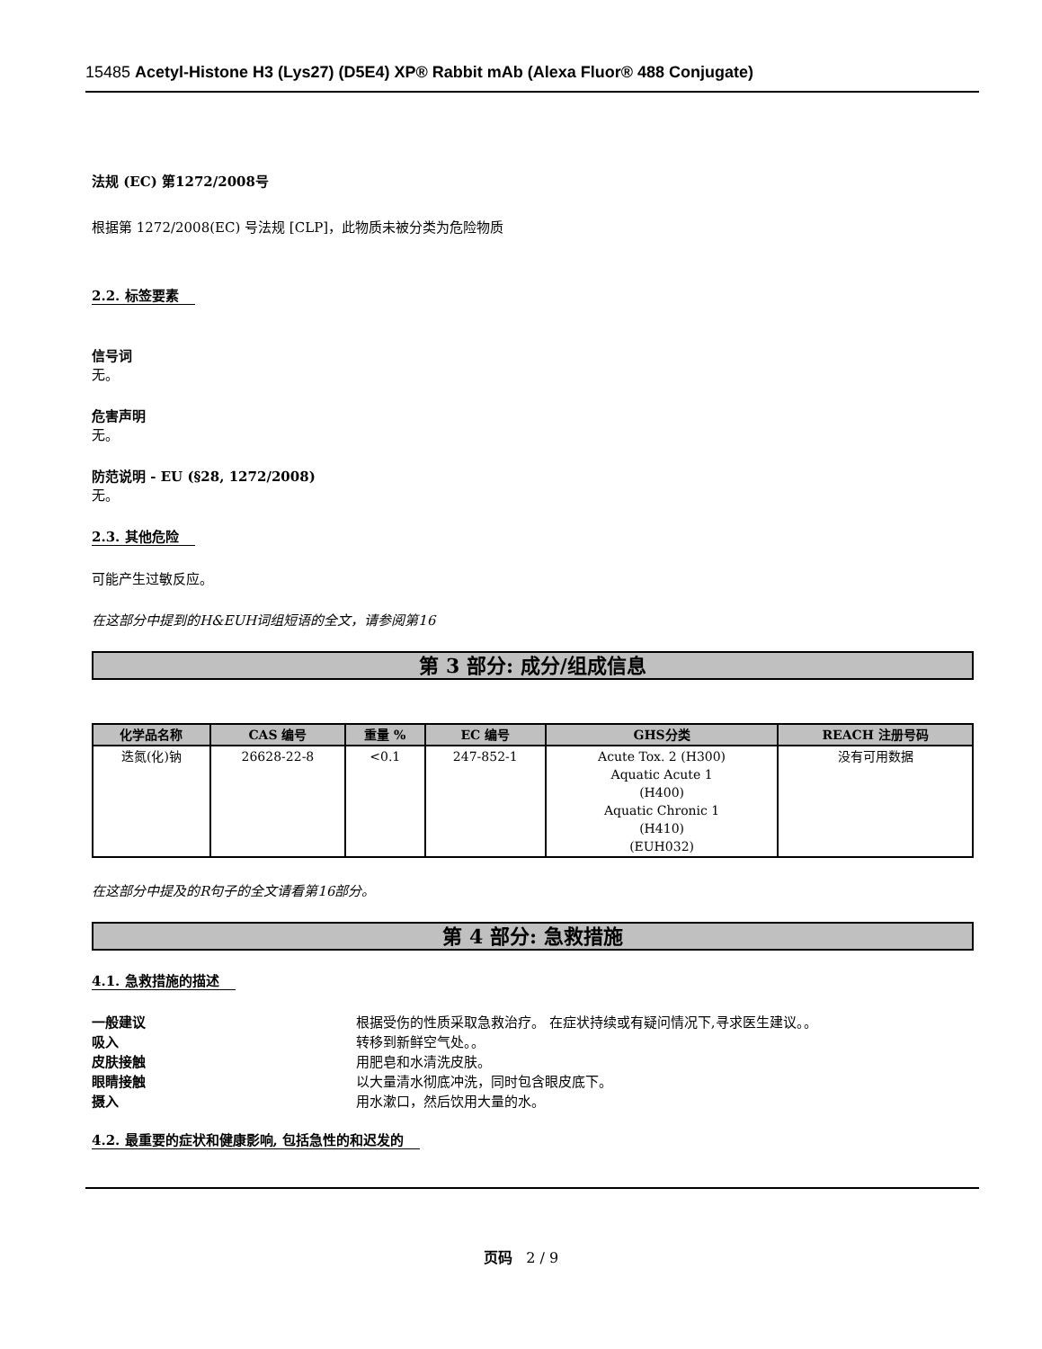15485 Acetyl-Histone H3 (Lys27) (D5E4) XP® Rabbit mAb (Alexa Fluor® 488 Conjugate)
法规 (EC) 第1272/2008号
根据第 1272/2008(EC) 号法规 [CLP]，此物质未被分类为危险物质
2.2. 标签要素
信号词
无。
危害声明
无。
防范说明 - EU (§28, 1272/2008)
无。
2.3. 其他危险
可能产生过敏反应。
在这部分中提到的H&EUH词组短语的全文，请参阅第16
第 3 部分: 成分/组成信息
| 化学品名称 | CAS 编号 | 重量 % | EC 编号 | GHS分类 | REACH 注册号码 |
| --- | --- | --- | --- | --- | --- |
| 迭氮(化)钠 | 26628-22-8 | <0.1 | 247-852-1 | Acute Tox. 2 (H300) Aquatic Acute 1 (H400) Aquatic Chronic 1 (H410) (EUH032) | 没有可用数据 |
在这部分中提及的R句子的全文请看第16部分。
第 4 部分: 急救措施
4.1. 急救措施的描述
一般建议 根据受伤的性质采取急救治疗。 在症状持续或有疑问情况下,寻求医生建议。。
吸入 转移到新鲜空气处。。
皮肤接触 用肥皂和水清洗皮肤。
眼睛接触 以大量清水彻底冲洗，同时包含眼皮底下。
摄入 用水漱口，然后饮用大量的水。
4.2. 最重要的症状和健康影响, 包括急性的和迟发的
页码 2 / 9